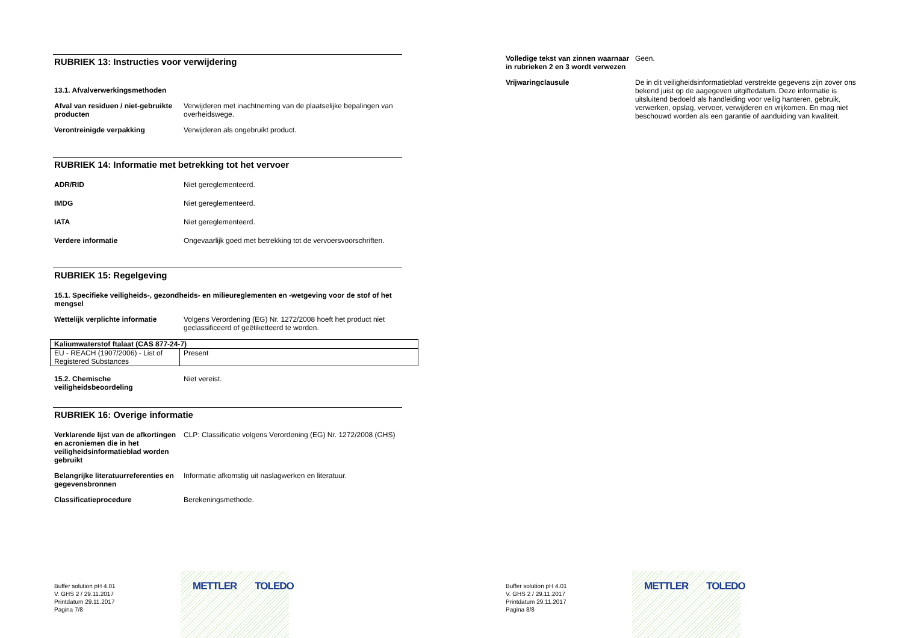RUBRIEK 13: Instructies voor verwijdering
13.1. Afvalverwerkingsmethoden
Afval van residuen / niet-gebruikte producten
Verwijderen met inachtneming van de plaatselijke bepalingen van overheidswege.
Verontreinigde verpakking Verwijderen als ongebruikt product.
RUBRIEK 14: Informatie met betrekking tot het vervoer
ADR/RID Niet gereglementeerd.
IMDG Niet gereglementeerd.
IATA Niet gereglementeerd.
Verdere informatie Ongevaarlijk goed met betrekking tot de vervoersvoorschriften.
RUBRIEK 15: Regelgeving
15.1. Specifieke veiligheids-, gezondheids- en milieureglementen en -wetgeving voor de stof of het mengsel
Wettelijk verplichte informatie
Volgens Verordening (EG) Nr. 1272/2008 hoeft het product niet geclassificeerd of geëtiketteerd te worden.
| Kaliumwaterstof ftalaat (CAS 877-24-7) | |
| EU - REACH (1907/2006) - List of Registered Substances | Present |
15.2. Chemische veiligheidsbeoordeling
Niet vereist.
RUBRIEK 16: Overige informatie
Verklarende lijst van de afkortingen en acroniemen die in het veiligheidsinformatieblad worden gebruikt
CLP: Classificatie volgens Verordening (EG) Nr. 1272/2008 (GHS)
Belangrijke literatuurreferenties en gegevensbronnen
Informatie afkomstig uit naslagwerken en literatuur.
Classificatieprocedure Berekeningsmethode.
Buffer solution pH 4.01
V. GHS 2 / 29.11.2017
Printdatum 29.11.2017
Pagina 7/8
METTLER TOLEDO
Volledige tekst van zinnen waarnaar in rubrieken 2 en 3 wordt verwezen
Geen.
Vrijwaringclausule De in dit veiligheidsinformatieblad verstrekte gegevens zijn zover ons bekend juist op de aagegeven uitgiftedatum. Deze informatie is uitsluitend bedoeld als handleiding voor veilig hanteren, gebruik, verwerken, opslag, vervoer, verwijderen en vrijkomen. En mag niet beschouwd worden als een garantie of aanduiding van kwaliteit.
Buffer solution pH 4.01
V. GHS 2 / 29.11.2017
Printdatum 29.11.2017
Pagina 8/8
METTLER TOLEDO